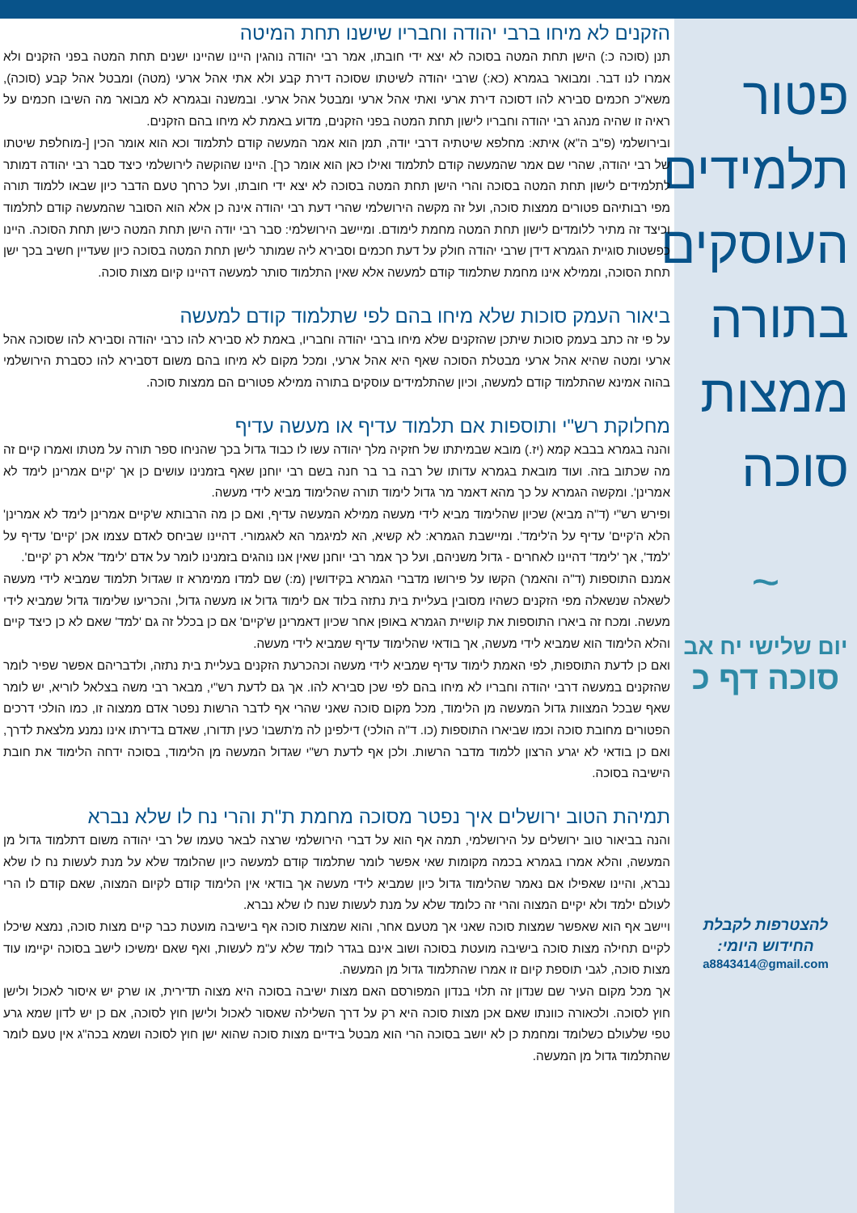פטור תלמידים העוסקים בתורה ממצות סוכה
~
יום שלישי יח אב
סוכה דף כ
להצטרפות לקבלת
החידוש היומי:
a8843414@gmail.com
הזקנים לא מיחו ברבי יהודה וחבריו שישנו תחת המיטה
תנן (סוכה כ:) הישן תחת המטה בסוכה לא יצא ידי חובתו, אמר רבי יהודה נוהגין היינו שהיינו ישנים תחת המטה בפני הזקנים ולא אמרו לנו דבר. ומבואר בגמרא (כא:) שרבי יהודה לשיטתו שסוכה דירת קבע ולא אתי אהל ארעי (מטה) ומבטל אהל קבע (סוכה), משא"כ חכמים סבירא להו דסוכה דירת ארעי ואתי אהל ארעי ומבטל אהל ארעי. ובמשנה ובגמרא לא מבואר מה השיבו חכמים על ראיה זו שהיה מנהג רבי יהודה וחבריו לישון תחת המטה בפני הזקנים, מדוע באמת לא מיחו בהם הזקנים.
ובירושלמי (פ"ב ה"א) איתא: מחלפא שיטתיה דרבי יודה, תמן הוא אמר המעשה קודם לתלמוד וכא הוא אומר הכין [-מוחלפת שיטתו של רבי יהודה, שהרי שם אמר שהמעשה קודם לתלמוד ואילו כאן הוא אומר כך]. היינו שהוקשה לירושלמי כיצד סבר רבי יהודה דמותר לתלמידים לישון תחת המטה בסוכה והרי הישן תחת המטה בסוכה לא יצא ידי חובתו, ועל כרחך טעם הדבר כיון שבאו ללמוד תורה מפי רבותיהם פטורים ממצות סוכה, ועל זה מקשה הירושלמי שהרי דעת רבי יהודה אינה כן אלא הוא הסובר שהמעשה קודם לתלמוד וכיצד זה מתיר ללומדים לישון תחת המטה מחמת לימודם. ומיישב הירושלמי: סבר רבי יודה הישן תחת המטה כישן תחת הסוכה. היינו כפשטות סוגיית הגמרא דידן שרבי יהודה חולק על דעת חכמים וסבירא ליה שמותר לישן תחת המטה בסוכה כיון שעדיין חשיב בכך ישן תחת הסוכה, וממילא אינו מחמת שתלמוד קודם למעשה אלא שאין התלמוד סותר למעשה דהיינו קיום מצות סוכה.
ביאור העמק סוכות שלא מיחו בהם לפי שתלמוד קודם למעשה
על פי זה כתב בעמק סוכות שיתכן שהזקנים שלא מיחו ברבי יהודה וחבריו, באמת לא סבירא להו כרבי יהודה וסבירא להו שסוכה אהל ארעי ומטה שהיא אהל ארעי מבטלת הסוכה שאף היא אהל ארעי, ומכל מקום לא מיחו בהם משום דסבירא להו כסברת הירושלמי בהוה אמינא שהתלמוד קודם למעשה, וכיון שהתלמידים עוסקים בתורה ממילא פטורים הם ממצות סוכה.
מחלוקת רש"י ותוספות אם תלמוד עדיף או מעשה עדיף
והנה בגמרא בבבא קמא (יז.) מובא שבמיתתו של חזקיה מלך יהודה עשו לו כבוד גדול בכך שהניחו ספר תורה על מטתו ואמרו קיים זה מה שכתוב בזה. ועוד מובאת בגמרא עדותו של רבה בר בר חנה בשם רבי יוחנן שאף בזמנינו עושים כן אך 'קיים אמרינן לימד לא אמרינן'. ומקשה הגמרא על כך מהא דאמר מר גדול לימוד תורה שהלימוד מביא לידי מעשה.
ופירש רש"י (ד"ה מביא) שכיון שהלימוד מביא לידי מעשה ממילא המעשה עדיף, ואם כן מה הרבותא ש'קיים אמרינן לימד לא אמרינן' הלא ה'קיים' עדיף על ה'לימד'. ומיישבת הגמרא: לא קשיא, הא למיגמר הא לאגמורי. דהיינו שביחס לאדם עצמו אכן 'קיים' עדיף על 'למד', אך 'לימד' דהיינו לאחרים - גדול משניהם, ועל כך אמר רבי יוחנן שאין אנו נוהגים בזמנינו לומר על אדם 'לימד' אלא רק 'קיים'.
אמנם התוספות (ד"ה והאמר) הקשו על פירושו מדברי הגמרא בקידושין (מ:) שם למדו ממימרא זו שגדול תלמוד שמביא לידי מעשה לשאלה שנשאלה מפי הזקנים כשהיו מסובין בעליית בית נתזה בלוד אם לימוד גדול או מעשה גדול, והכריעו שלימוד גדול שמביא לידי מעשה. ומכח זה ביארו התוספות את קושיית הגמרא באופן אחר שכיון דאמרינן ש'קיים' אם כן בכלל זה גם 'למד' שאם לא כן כיצד קיים והלא הלימוד הוא שמביא לידי מעשה, אך בודאי שהלימוד עדיף שמביא לידי מעשה.
ואם כן לדעת התוספות, לפי האמת לימוד עדיף שמביא לידי מעשה וכהכרעת הזקנים בעליית בית נתזה, ולדבריהם אפשר שפיר לומר שהזקנים במעשה דרבי יהודה וחבריו לא מיחו בהם לפי שכן סבירא להו. אך גם לדעת רש"י, מבאר רבי משה בצלאל לוריא, יש לומר שאף שבכל המצוות גדול המעשה מן הלימוד, מכל מקום סוכה שאני שהרי אף לדבר הרשות נפטר אדם ממצוה זו, כמו הולכי דרכים הפטורים מחובת סוכה וכמו שביארו התוספות (כו. ד"ה הולכי) דילפינן לה מ'תשבו' כעין תדורו, שאדם בדירתו אינו נמנע מלצאת לדרך, ואם כן בודאי לא יגרע הרצון ללמוד מדבר הרשות. ולכן אף לדעת רש"י שגדול המעשה מן הלימוד, בסוכה ידחה הלימוד את חובת הישיבה בסוכה.
תמיהת הטוב ירושלים איך נפטר מסוכה מחמת ת"ת והרי נח לו שלא נברא
והנה בביאור טוב ירושלים על הירושלמי, תמה אף הוא על דברי הירושלמי שרצה לבאר טעמו של רבי יהודה משום דתלמוד גדול מן המעשה, והלא אמרו בגמרא בכמה מקומות שאי אפשר לומר שתלמוד קודם למעשה כיון שהלומד שלא על מנת לעשות נח לו שלא נברא, והיינו שאפילו אם נאמר שהלימוד גדול כיון שמביא לידי מעשה אך בודאי אין הלימוד קודם לקיום המצוה, שאם קודם לו הרי לעולם ילמד ולא יקיים המצוה והרי זה כלומד שלא על מנת לעשות שנח לו שלא נברא.
ויישב אף הוא שאפשר שמצות סוכה שאני אך מטעם אחר, והוא שמצות סוכה אף בישיבה מועטת כבר קיים מצות סוכה, נמצא שיכלו לקיים תחילה מצות סוכה בישיבה מועטת בסוכה ושוב אינם בגדר לומד שלא ע"מ לעשות, ואף שאם ימשיכו לישב בסוכה יקיימו עוד מצות סוכה, לגבי תוספת קיום זו אמרו שהתלמוד גדול מן המעשה.
אך מכל מקום העיר שם שנדון זה תלוי בנדון המפורסם האם מצות ישיבה בסוכה היא מצוה תדירית, או שרק יש איסור לאכול ולישן חוץ לסוכה. ולכאורה כוונתו שאם אכן מצות סוכה היא רק על דרך השלילה שאסור לאכול ולישן חוץ לסוכה, אם כן יש לדון שמא גרע טפי שלעולם כשלומד ומחמת כן לא יושב בסוכה הרי הוא מבטל בידיים מצות סוכה שהוא ישן חוץ לסוכה ושמא בכה"ג אין טעם לומר שהתלמוד גדול מן המעשה.